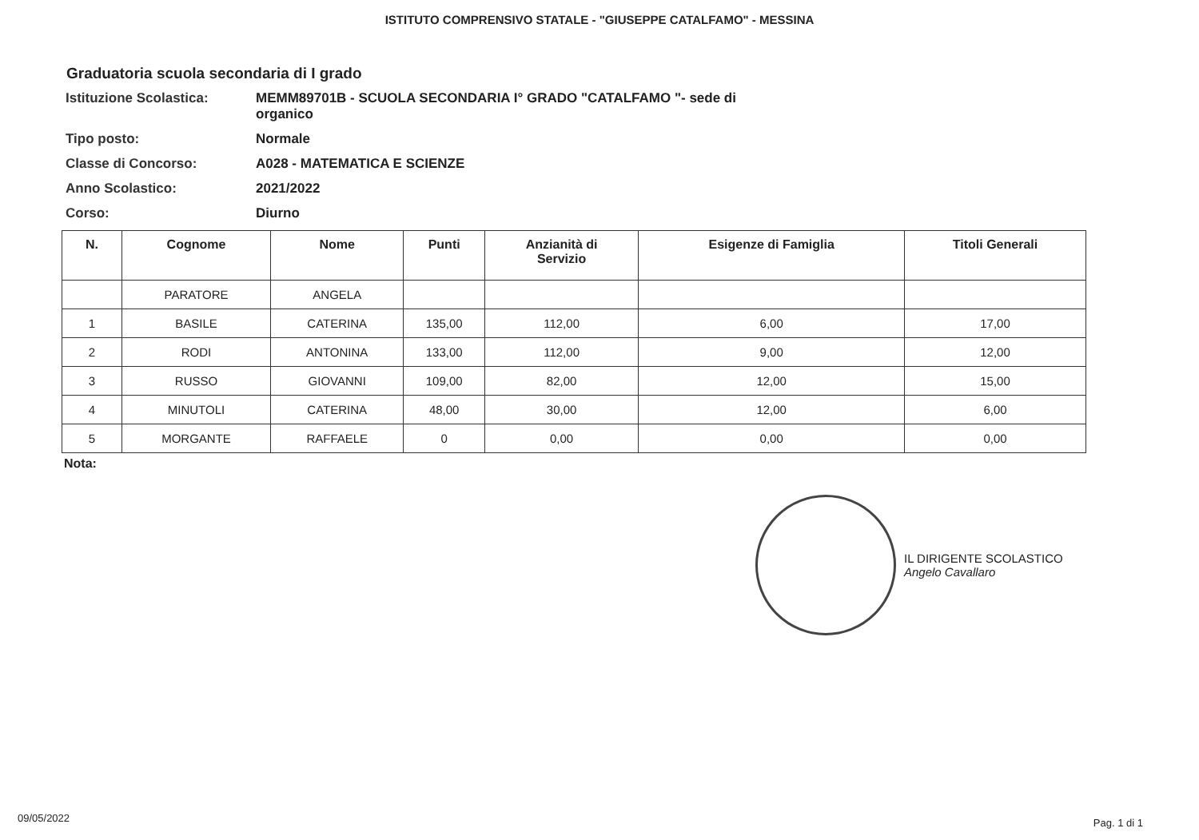ISTITUTO COMPRENSIVO STATALE - "GIUSEPPE CATALFAMO" - MESSINA
Graduatoria scuola secondaria di I grado
Istituzione Scolastica: MEMM89701B - SCUOLA SECONDARIA I° GRADO "CATALFAMO "- sede di
organico
Tipo posto: Normale
Classe di Concorso: A028 - MATEMATICA E SCIENZE
Anno Scolastico: 2021/2022
Corso: Diurno
| N. | Cognome | Nome | Punti | Anzianità di Servizio | Esigenze di Famiglia | Titoli Generali |
| --- | --- | --- | --- | --- | --- | --- |
| | PARATORE | ANGELA | | | | |
| 1 | BASILE | CATERINA | 135,00 | 112,00 | 6,00 | 17,00 |
| 2 | RODI | ANTONINA | 133,00 | 112,00 | 9,00 | 12,00 |
| 3 | RUSSO | GIOVANNI | 109,00 | 82,00 | 12,00 | 15,00 |
| 4 | MINUTOLI | CATERINA | 48,00 | 30,00 | 12,00 | 6,00 |
| 5 | MORGANTE | RAFFAELE | 0 | 0,00 | 0,00 | 0,00 |
Nota:
IL DIRIGENTE SCOLASTICO
Angelo Cavallaro
09/05/2022 Pag. 1 di 1